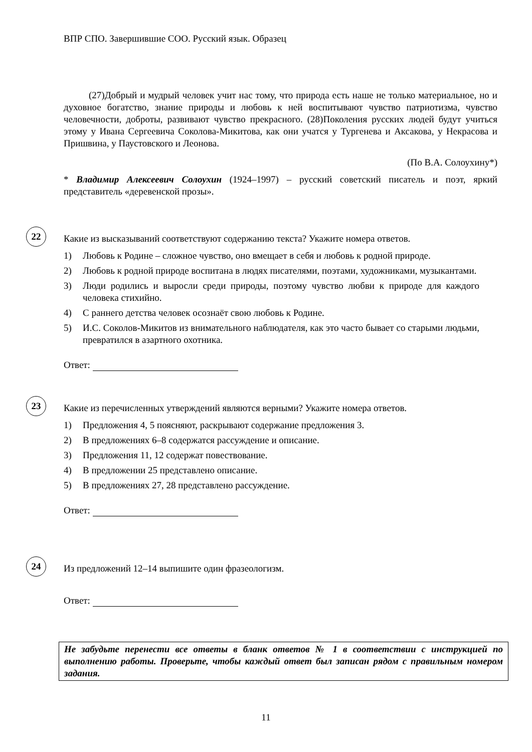ВПР СПО. Завершившие СОО. Русский язык. Образец
(27)Добрый и мудрый человек учит нас тому, что природа есть наше не только материальное, но и духовное богатство, знание природы и любовь к ней воспитывают чувство патриотизма, чувство человечности, доброты, развивают чувство прекрасного. (28)Поколения русских людей будут учиться этому у Ивана Сергеевича Соколова-Микитова, как они учатся у Тургенева и Аксакова, у Некрасова и Пришвина, у Паустовского и Леонова.
(По В.А. Солоухину*)
* Владимир Алексеевич Солоухин (1924–1997) – русский советский писатель и поэт, яркий представитель «деревенской прозы».
22
Какие из высказываний соответствуют содержанию текста? Укажите номера ответов.
1) Любовь к Родине – сложное чувство, оно вмещает в себя и любовь к родной природе.
2) Любовь к родной природе воспитана в людях писателями, поэтами, художниками, музыкантами.
3) Люди родились и выросли среди природы, поэтому чувство любви к природе для каждого человека стихийно.
4) С раннего детства человек осознаёт свою любовь к Родине.
5) И.С. Соколов-Микитов из внимательного наблюдателя, как это часто бывает со старыми людьми, превратился в азартного охотника.
Ответ:
23
Какие из перечисленных утверждений являются верными? Укажите номера ответов.
1) Предложения 4, 5 поясняют, раскрывают содержание предложения 3.
2) В предложениях 6–8 содержатся рассуждение и описание.
3) Предложения 11, 12 содержат повествование.
4) В предложении 25 представлено описание.
5) В предложениях 27, 28 представлено рассуждение.
Ответ:
24
Из предложений 12–14 выпишите один фразеологизм.
Ответ:
Не забудьте перенести все ответы в бланк ответов № 1 в соответствии с инструкцией по выполнению работы. Проверьте, чтобы каждый ответ был записан рядом с правильным номером задания.
11